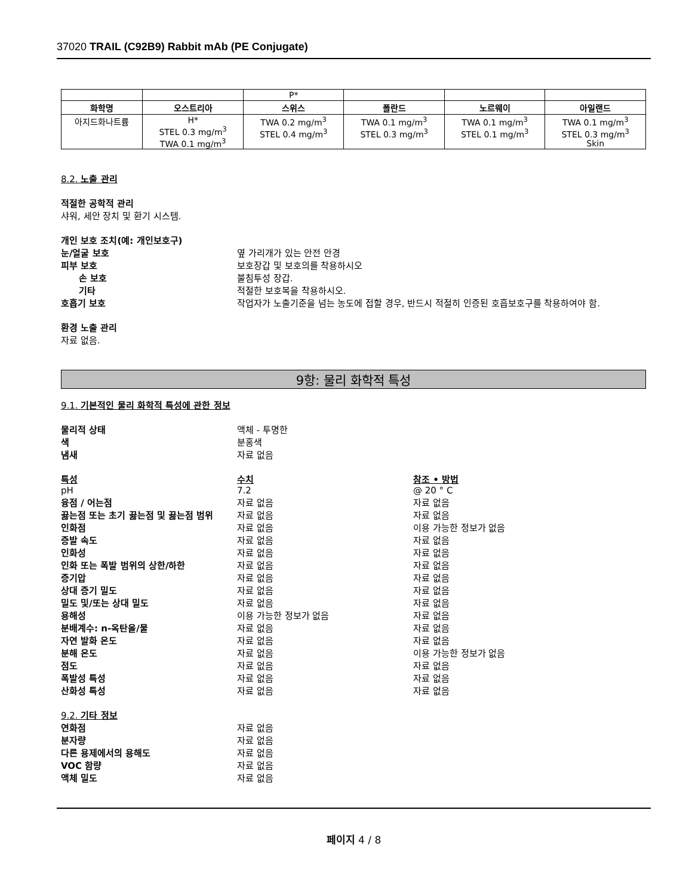37020 TRAIL (C92B9) Rabbit mAb (PE Conjugate)
| | | P* | | | |
| 화학명 | 오스트리아 | 스위스 | 폴란드 | 노르웨이 | 아일랜드 |
| 아지드화나트륨 | H* STEL 0.3 mg/m<sup>3</sup> TWA 0.1 mg/m<sup>3</sup> | TWA 0.2 mg/m<sup>3</sup> STEL 0.4 mg/m<sup>3</sup> | TWA 0.1 mg/m<sup>3</sup> STEL 0.3 mg/m<sup>3</sup> | TWA 0.1 mg/m<sup>3</sup> STEL 0.1 mg/m<sup>3</sup> | TWA 0.1 mg/m<sup>3</sup> STEL 0.3 mg/m<sup>3</sup> Skin |
8.2. 노출 관리
적절한 공학적 관리
샤워, 세안 장치 및 환기 시스템.
개인 보호 조치(예: 개인보호구)
눈/얼굴 보호 옆 가리개가 있는 안전 안경
피부 보호 보호장갑 및 보호의를 착용하시오
손 보호 불침투성 장갑.
기타 적절한 보호복을 착용하시오.
호흡기 보호 작업자가 노출기준을 넘는 농도에 접할 경우, 반드시 적절히 인증된 호흡보호구를 착용하여야 함.
환경 노출 관리
자료 없음.
9항: 물리 화학적 특성
9.1. 기본적인 물리 화학적 특성에 관한 정보
물리적 상태 액체 - 투명한
색 분홍색
냄새 자료 없음
특성 수치 참조 • 방법
pH 7.2 @ 20 ° C
융점 / 어는점 자료 없음 자료 없음
끓는점 또는 초기 끓는점 및 끓는점 범위 자료 없음 자료 없음
인화점 자료 없음 이용 가능한 정보가 없음
증발 속도 자료 없음 자료 없음
인화성 자료 없음 자료 없음
인화 또는 폭발 범위의 상한/하한 자료 없음 자료 없음
증기압 자료 없음 자료 없음
상대 증기 밀도 자료 없음 자료 없음
밀도 및/또는 상대 밀도 자료 없음 자료 없음
용해성 이용 가능한 정보가 없음 자료 없음
분배계수: n-옥탄올/물 자료 없음 자료 없음
자연 발화 온도 자료 없음 자료 없음
분해 온도 자료 없음 이용 가능한 정보가 없음
점도 자료 없음 자료 없음
폭발성 특성 자료 없음 자료 없음
산화성 특성 자료 없음 자료 없음
9.2. 기타 정보
연화점 자료 없음
분자량 자료 없음
다른 용제에서의 용해도 자료 없음
VOC 함량 자료 없음
액체 밀도 자료 없음
페이지 4 / 8